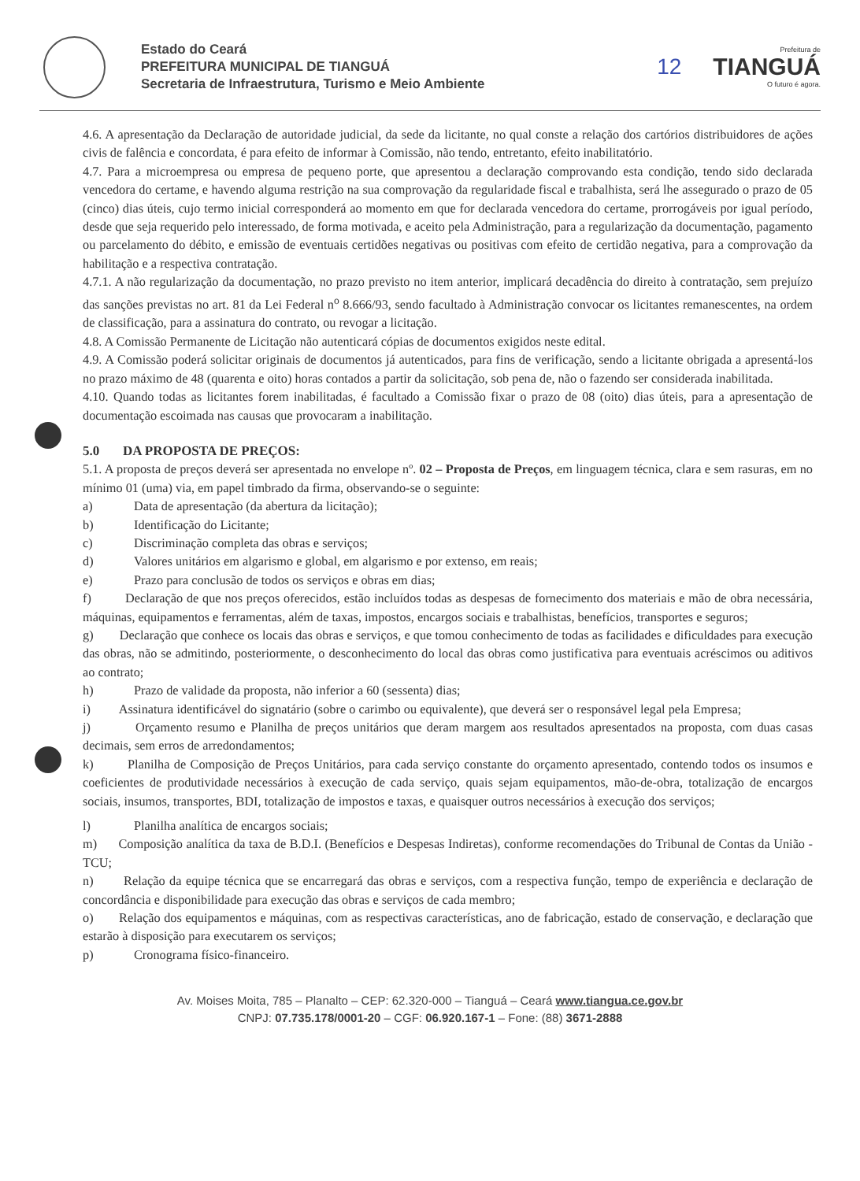Estado do Ceará
PREFEITURA MUNICIPAL DE TIANGUÁ
Secretaria de Infraestrutura, Turismo e Meio Ambiente
12
Prefeitura de
TIANGUÁ
O futuro é agora.
4.6. A apresentação da Declaração de autoridade judicial, da sede da licitante, no qual conste a relação dos cartórios distribuidores de ações civis de falência e concordata, é para efeito de informar à Comissão, não tendo, entretanto, efeito inabilitatório.
4.7. Para a microempresa ou empresa de pequeno porte, que apresentou a declaração comprovando esta condição, tendo sido declarada vencedora do certame, e havendo alguma restrição na sua comprovação da regularidade fiscal e trabalhista, será lhe assegurado o prazo de 05 (cinco) dias úteis, cujo termo inicial corresponderá ao momento em que for declarada vencedora do certame, prorrogáveis por igual período, desde que seja requerido pelo interessado, de forma motivada, e aceito pela Administração, para a regularização da documentação, pagamento ou parcelamento do débito, e emissão de eventuais certidões negativas ou positivas com efeito de certidão negativa, para a comprovação da habilitação e a respectiva contratação.
4.7.1. A não regularização da documentação, no prazo previsto no item anterior, implicará decadência do direito à contratação, sem prejuízo das sanções previstas no art. 81 da Lei Federal n<sup>o</sup> 8.666/93, sendo facultado à Administração convocar os licitantes remanescentes, na ordem de classificação, para a assinatura do contrato, ou revogar a licitação.
4.8. A Comissão Permanente de Licitação não autenticará cópias de documentos exigidos neste edital.
4.9. A Comissão poderá solicitar originais de documentos já autenticados, para fins de verificação, sendo a licitante obrigada a apresentá-los no prazo máximo de 48 (quarenta e oito) horas contados a partir da solicitação, sob pena de, não o fazendo ser considerada inabilitada.
4.10. Quando todas as licitantes forem inabilitadas, é facultado a Comissão fixar o prazo de 08 (oito) dias úteis, para a apresentação de documentação escoimada nas causas que provocaram a inabilitação.
5.0 DA PROPOSTA DE PREÇOS:
5.1. A proposta de preços deverá ser apresentada no envelope nº. 02 – Proposta de Preços, em linguagem técnica, clara e sem rasuras, em no mínimo 01 (uma) via, em papel timbrado da firma, observando-se o seguinte:
a) Data de apresentação (da abertura da licitação);
b) Identificação do Licitante;
c) Discriminação completa das obras e serviços;
d) Valores unitários em algarismo e global, em algarismo e por extenso, em reais;
e) Prazo para conclusão de todos os serviços e obras em dias;
f) Declaração de que nos preços oferecidos, estão incluídos todas as despesas de fornecimento dos materiais e mão de obra necessária, máquinas, equipamentos e ferramentas, além de taxas, impostos, encargos sociais e trabalhistas, benefícios, transportes e seguros;
g) Declaração que conhece os locais das obras e serviços, e que tomou conhecimento de todas as facilidades e dificuldades para execução das obras, não se admitindo, posteriormente, o desconhecimento do local das obras como justificativa para eventuais acréscimos ou aditivos ao contrato;
h) Prazo de validade da proposta, não inferior a 60 (sessenta) dias;
i) Assinatura identificável do signatário (sobre o carimbo ou equivalente), que deverá ser o responsável legal pela Empresa;
j) Orçamento resumo e Planilha de preços unitários que deram margem aos resultados apresentados na proposta, com duas casas decimais, sem erros de arredondamentos;
k) Planilha de Composição de Preços Unitários, para cada serviço constante do orçamento apresentado, contendo todos os insumos e coeficientes de produtividade necessários à execução de cada serviço, quais sejam equipamentos, mão-de-obra, totalização de encargos sociais, insumos, transportes, BDI, totalização de impostos e taxas, e quaisquer outros necessários à execução dos serviços;
l) Planilha analítica de encargos sociais;
m) Composição analítica da taxa de B.D.I. (Benefícios e Despesas Indiretas), conforme recomendações do Tribunal de Contas da União - TCU;
n) Relação da equipe técnica que se encarregará das obras e serviços, com a respectiva função, tempo de experiência e declaração de concordância e disponibilidade para execução das obras e serviços de cada membro;
o) Relação dos equipamentos e máquinas, com as respectivas características, ano de fabricação, estado de conservação, e declaração que estarão à disposição para executarem os serviços;
p) Cronograma físico-financeiro.
Av. Moises Moita, 785 – Planalto – CEP: 62.320-000 – Tianguá – Ceará www.tiangua.ce.gov.br
CNPJ: 07.735.178/0001-20 – CGF: 06.920.167-1 – Fone: (88) 3671-2888